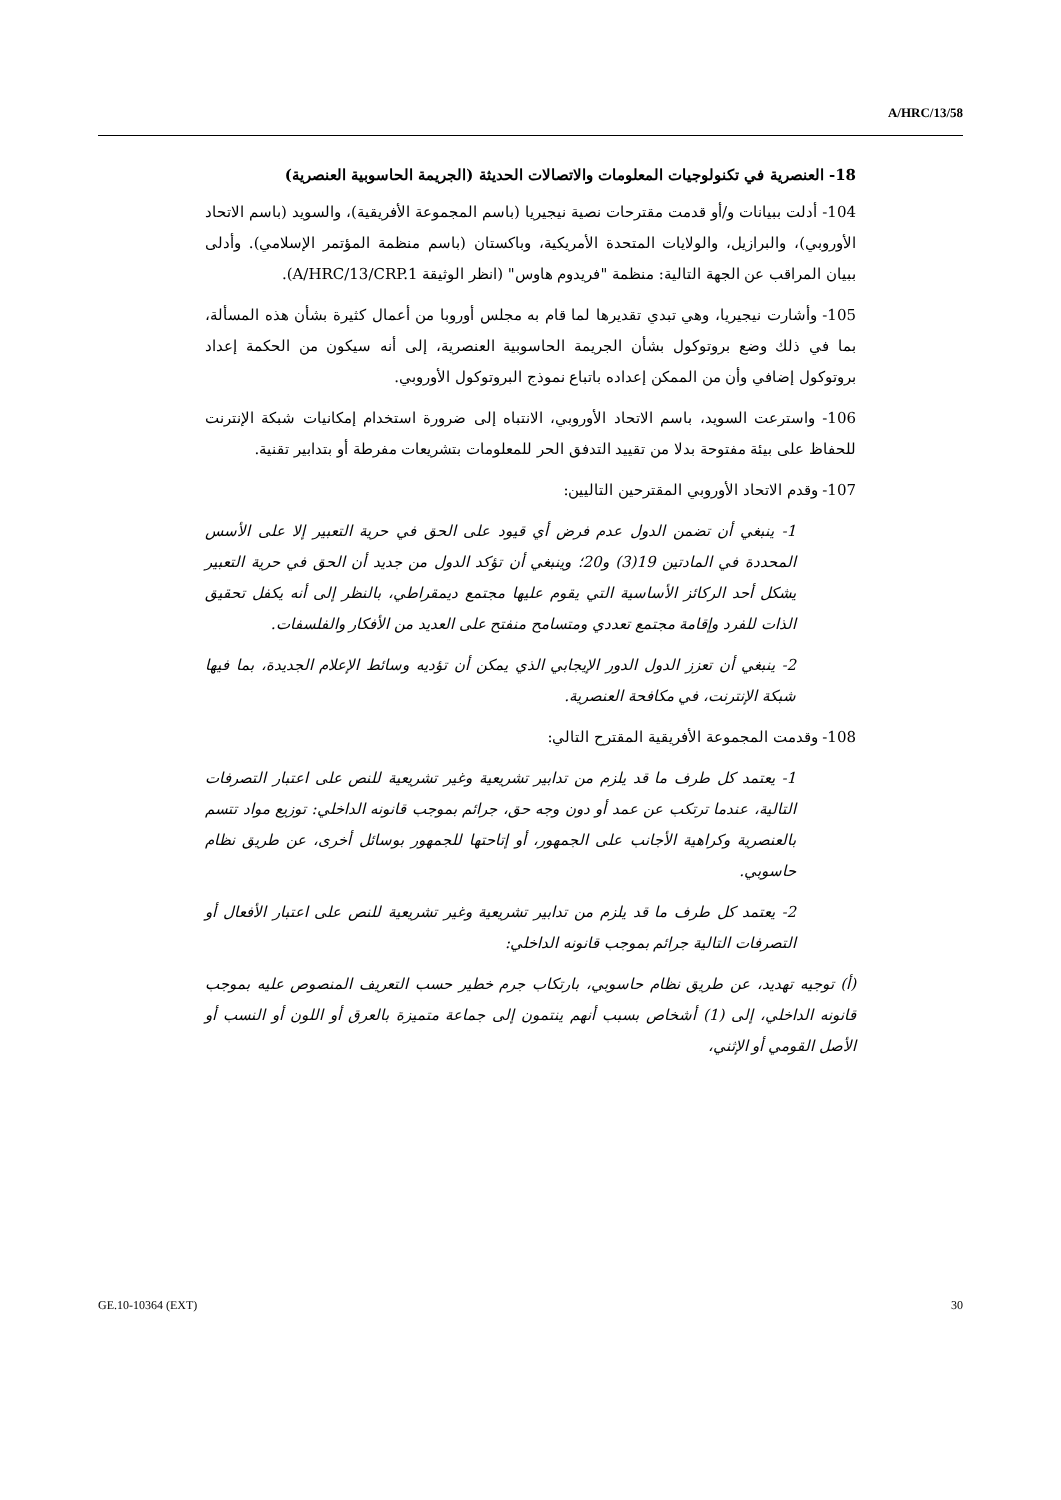A/HRC/13/58
18- العنصرية في تكنولوجيات المعلومات والاتصالات الحديثة (الجريمة الحاسوبية العنصرية)
104- أدلت ببيانات و/أو قدمت مقترحات نصية نيجيريا (باسم المجموعة الأفريقية)، والسويد (باسم الاتحاد الأوروبي)، والبرازيل، والولايات المتحدة الأمريكية، وباكستان (باسم منظمة المؤتمر الإسلامي). وأدلى ببيان المراقب عن الجهة التالية: منظمة "فريدوم هاوس" (انظر الوثيقة A/HRC/13/CRP.1).
105- وأشارت نيجيريا، وهي تبدي تقديرها لما قام به مجلس أوروبا من أعمال كثيرة بشأن هذه المسألة، بما في ذلك وضع بروتوكول بشأن الجريمة الحاسوبية العنصرية، إلى أنه سيكون من الحكمة إعداد بروتوكول إضافي وأن من الممكن إعداده باتباع نموذج البروتوكول الأوروبي.
106- واسترعت السويد، باسم الاتحاد الأوروبي، الانتباه إلى ضرورة استخدام إمكانيات شبكة الإنترنت للحفاظ على بيئة مفتوحة بدلا من تقييد التدفق الحر للمعلومات بتشريعات مفرطة أو بتدابير تقنية.
107- وقدم الاتحاد الأوروبي المقترحين التاليين:
1- ينبغي أن تضمن الدول عدم فرض أي قيود على الحق في حرية التعبير إلا على الأسس المحددة في المادتين 19(3) و20؛ وينبغي أن تؤكد الدول من جديد أن الحق في حرية التعبير يشكل أحد الركائز الأساسية التي يقوم عليها مجتمع ديمقراطي، بالنظر إلى أنه يكفل تحقيق الذات للفرد وإقامة مجتمع تعددي ومتسامح منفتح على العديد من الأفكار والفلسفات.
2- ينبغي أن تعزز الدول الدور الإيجابي الذي يمكن أن تؤديه وسائط الإعلام الجديدة، بما فيها شبكة الإنترنت، في مكافحة العنصرية.
108- وقدمت المجموعة الأفريقية المقترح التالي:
1- يعتمد كل طرف ما قد يلزم من تدابير تشريعية وغير تشريعية للنص على اعتبار التصرفات التالية، عندما ترتكب عن عمد أو دون وجه حق، جرائم بموجب قانونه الداخلي: توزيع مواد تتسم بالعنصرية وكراهية الأجانب على الجمهور، أو إتاحتها للجمهور بوسائل أخرى، عن طريق نظام حاسوبي.
2- يعتمد كل طرف ما قد يلزم من تدابير تشريعية وغير تشريعية للنص على اعتبار الأفعال أو التصرفات التالية جرائم بموجب قانونه الداخلي:
(أ) توجيه تهديد، عن طريق نظام حاسوبي، بارتكاب جرم خطير حسب التعريف المنصوص عليه بموجب قانونه الداخلي، إلى (1) أشخاص بسبب أنهم ينتمون إلى جماعة متميزة بالعرق أو اللون أو النسب أو الأصل القومي أو الإثني،
GE.10-10364 (EXT) 30